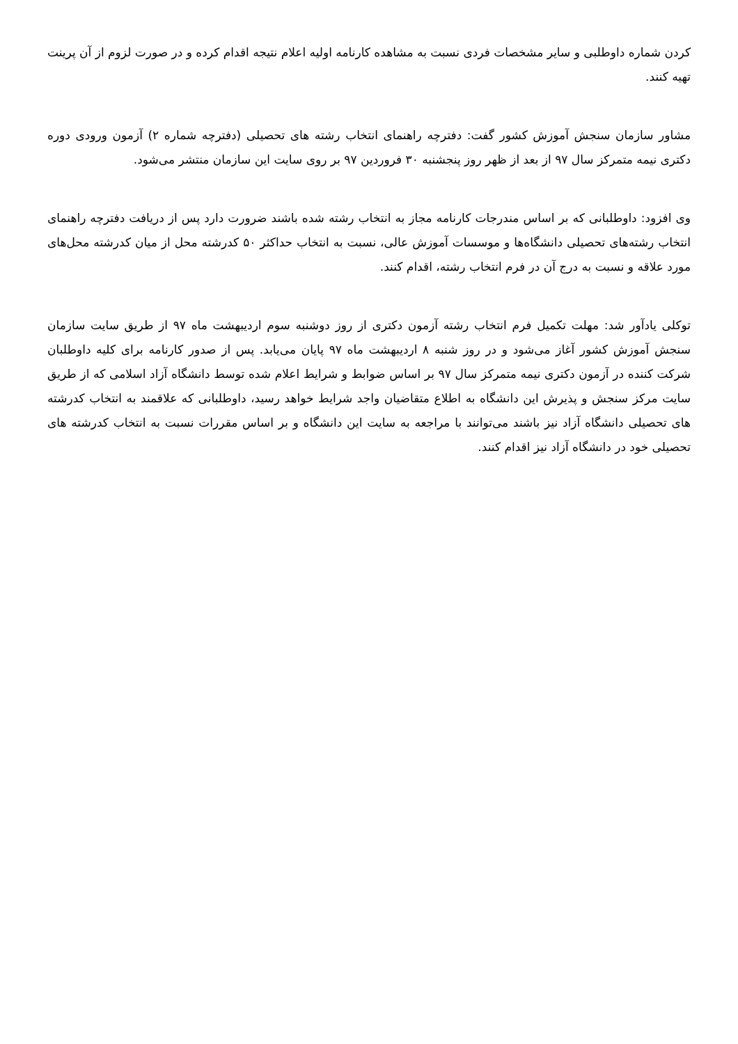کردن شماره داوطلبی و سایر مشخصات فردی نسبت به مشاهده کارنامه اولیه اعلام نتیجه اقدام کرده و در صورت لزوم از آن پرینت تهیه کنند.
مشاور سازمان سنجش آموزش کشور گفت: دفترچه راهنمای انتخاب رشته های تحصیلی (دفترچه شماره ۲) آزمون ورودی دوره دکتری نیمه متمرکز سال ۹۷ از بعد از ظهر روز پنجشنبه ۳۰ فروردین ۹۷ بر روی سایت این سازمان منتشر می‌شود.
وی افزود: داوطلبانی که بر اساس مندرجات کارنامه مجاز به انتخاب رشته شده باشند ضرورت دارد پس از دریافت دفترچه راهنمای انتخاب رشته‌های تحصیلی دانشگاه‌ها و موسسات آموزش عالی، نسبت به انتخاب حداکثر ۵۰ کدرشته محل از میان کدرشته محل‌های مورد علاقه و نسبت به درج آن در فرم انتخاب رشته، اقدام کنند.
توکلی یادآور شد: مهلت تکمیل فرم انتخاب رشته آزمون دکتری از روز دوشنبه سوم اردیبهشت ماه ۹۷ از طریق سایت سازمان سنجش آموزش کشور آغاز می‌شود و در روز شنبه ۸ اردیبهشت ماه ۹۷ پایان می‌یابد. پس از صدور کارنامه برای کلیه داوطلبان شرکت کننده در آزمون دکتری نیمه متمرکز سال ۹۷ بر اساس ضوابط و شرایط اعلام شده توسط دانشگاه آزاد اسلامی که از طریق سایت مرکز سنجش و پذیرش این دانشگاه به اطلاع متقاضیان واجد شرایط خواهد رسید، داوطلبانی که علاقمند به انتخاب کدرشته های تحصیلی دانشگاه آزاد نیز باشند می‌توانند با مراجعه به سایت این دانشگاه و بر اساس مقررات نسبت به انتخاب کدرشته های تحصیلی خود در دانشگاه آزاد نیز اقدام کنند.